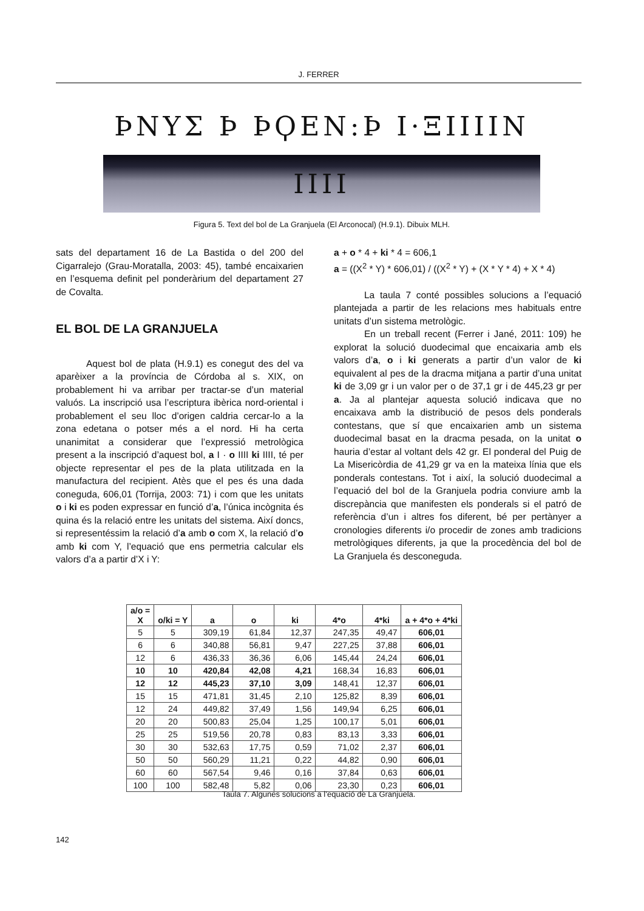J. FERRER
ϷΝΥΣ Ϸ ϷϘΕΝ:Ϸ Ι·ΞΙΙΙΙΝ ΙΙΙΙ
Figura 5. Text del bol de La Granjuela (El Arconocal) (H.9.1). Dibuix MLH.
sats del departament 16 de La Bastida o del 200 del Cigarralejo (Grau-Moratalla, 2003: 45), també encaixarien en l’esquema definit pel ponderàrium del departament 27 de Covalta.
EL BOL DE LA GRANJUELA
Aquest bol de plata (H.9.1) es conegut des del va aparèixer a la província de Córdoba al s. XIX, on probablement hi va arribar per tractar-se d’un material valuós. La inscripció usa l’escriptura ibèrica nord-oriental i probablement el seu lloc d’origen caldria cercar-lo a la zona edetana o potser més a el nord. Hi ha certa unanimitat a considerar que l’expressió metrològica present a la inscripció d’aquest bol, a I · o IIII ki IIII, té per objecte representar el pes de la plata utilitzada en la manufactura del recipient. Atès que el pes és una dada coneguda, 606,01 (Torrija, 2003: 71) i com que les unitats o i ki es poden expressar en funció d’a, l’única incògnita és quina és la relació entre les unitats del sistema. Així doncs, si representéssim la relació d’a amb o com X, la relació d’o amb ki com Y, l’equació que ens permetria calcular els valors d’a a partir d’X i Y:
a + o * 4 + ki * 4 = 606,1
a = ((X<sup>2</sup> * Y) * 606,01) / ((X<sup>2</sup> * Y) + (X * Y * 4) + X * 4)
La taula 7 conté possibles solucions a l’equació plantejada a partir de les relacions mes habituals entre unitats d’un sistema metrològic.
En un treball recent (Ferrer i Jané, 2011: 109) he explorat la solució duodecimal que encaixaria amb els valors d’a, o i ki generats a partir d’un valor de ki equivalent al pes de la dracma mitjana a partir d’una unitat ki de 3,09 gr i un valor per o de 37,1 gr i de 445,23 gr per a. Ja al plantejar aquesta solució indicava que no encaixava amb la distribució de pesos dels ponderals contestans, que sí que encaixarien amb un sistema duodecimal basat en la dracma pesada, on la unitat o hauria d’estar al voltant dels 42 gr. El ponderal del Puig de La Misericòrdia de 41,29 gr va en la mateixa línia que els ponderals contestans. Tot i així, la solució duodecimal a l’equació del bol de la Granjuela podria conviure amb la discrepància que manifesten els ponderals si el patró de referència d’un i altres fos diferent, bé per pertànyer a cronologies diferents i/o procedir de zones amb tradicions metrològiques diferents, ja que la procedència del bol de La Granjuela és desconeguda.
| a/o = X | o/ki = Y | a | o | ki | 4*o | 4*ki | a + 4*o + 4*ki |
| --- | --- | --- | --- | --- | --- | --- | --- |
| 5 | 5 | 309,19 | 61,84 | 12,37 | 247,35 | 49,47 | 606,01 |
| 6 | 6 | 340,88 | 56,81 | 9,47 | 227,25 | 37,88 | 606,01 |
| 12 | 6 | 436,33 | 36,36 | 6,06 | 145,44 | 24,24 | 606,01 |
| 10 | 10 | 420,84 | 42,08 | 4,21 | 168,34 | 16,83 | 606,01 |
| 12 | 12 | 445,23 | 37,10 | 3,09 | 148,41 | 12,37 | 606,01 |
| 15 | 15 | 471,81 | 31,45 | 2,10 | 125,82 | 8,39 | 606,01 |
| 12 | 24 | 449,82 | 37,49 | 1,56 | 149,94 | 6,25 | 606,01 |
| 20 | 20 | 500,83 | 25,04 | 1,25 | 100,17 | 5,01 | 606,01 |
| 25 | 25 | 519,56 | 20,78 | 0,83 | 83,13 | 3,33 | 606,01 |
| 30 | 30 | 532,63 | 17,75 | 0,59 | 71,02 | 2,37 | 606,01 |
| 50 | 50 | 560,29 | 11,21 | 0,22 | 44,82 | 0,90 | 606,01 |
| 60 | 60 | 567,54 | 9,46 | 0,16 | 37,84 | 0,63 | 606,01 |
| 100 | 100 | 582,48 | 5,82 | 0,06 | 23,30 | 0,23 | 606,01 |
Taula 7. Algunes solucions a l’equació de La Granjuela.
142